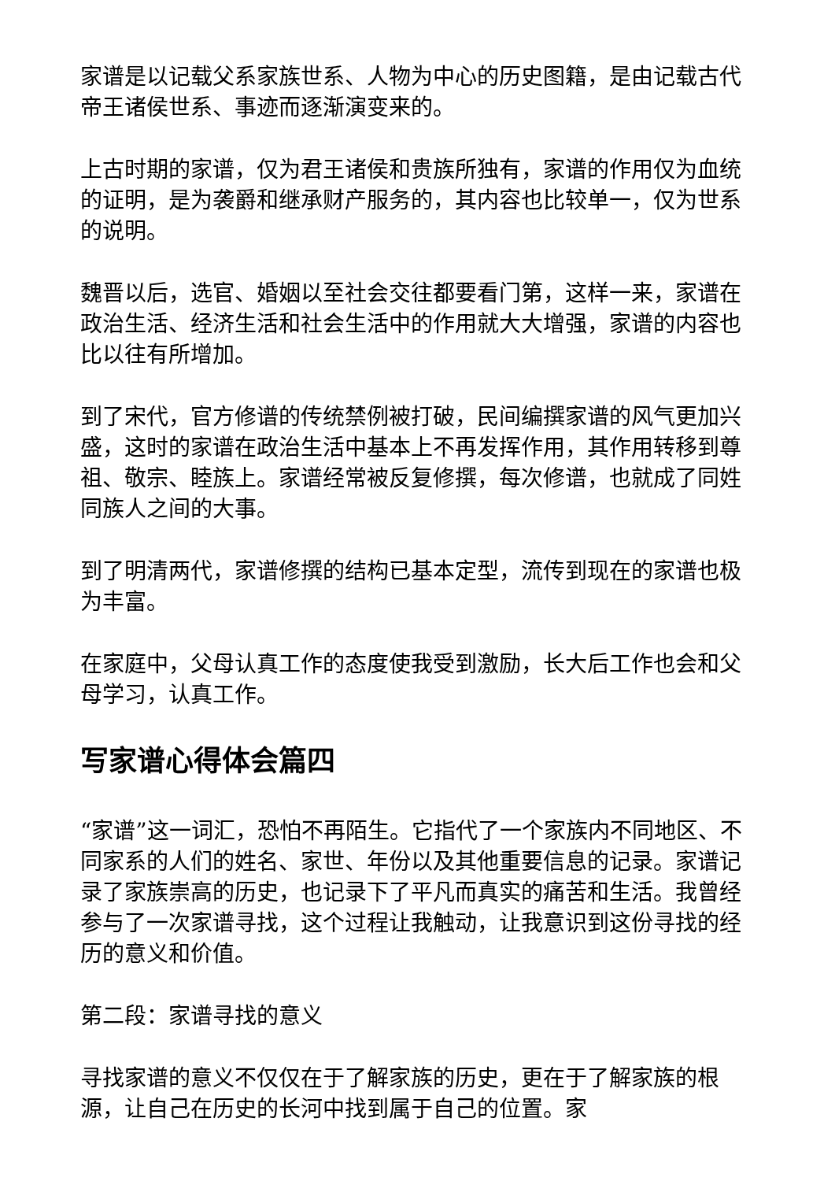家谱是以记载父系家族世系、人物为中心的历史图籍，是由记载古代帝王诸侯世系、事迹而逐渐演变来的。
上古时期的家谱，仅为君王诸侯和贵族所独有，家谱的作用仅为血统的证明，是为袭爵和继承财产服务的，其内容也比较单一，仅为世系的说明。
魏晋以后，选官、婚姻以至社会交往都要看门第，这样一来，家谱在政治生活、经济生活和社会生活中的作用就大大增强，家谱的内容也比以往有所增加。
到了宋代，官方修谱的传统禁例被打破，民间编撰家谱的风气更加兴盛，这时的家谱在政治生活中基本上不再发挥作用，其作用转移到尊祖、敬宗、睦族上。家谱经常被反复修撰，每次修谱，也就成了同姓同族人之间的大事。
到了明清两代，家谱修撰的结构已基本定型，流传到现在的家谱也极为丰富。
在家庭中，父母认真工作的态度使我受到激励，长大后工作也会和父母学习，认真工作。
写家谱心得体会篇四
“家谱”这一词汇，恐怕不再陌生。它指代了一个家族内不同地区、不同家系的人们的姓名、家世、年份以及其他重要信息的记录。家谱记录了家族崇高的历史，也记录下了平凡而真实的痛苦和生活。我曾经参与了一次家谱寻找，这个过程让我触动，让我意识到这份寻找的经历的意义和价值。
第二段：家谱寻找的意义
寻找家谱的意义不仅仅在于了解家族的历史，更在于了解家族的根源，让自己在历史的长河中找到属于自己的位置。家